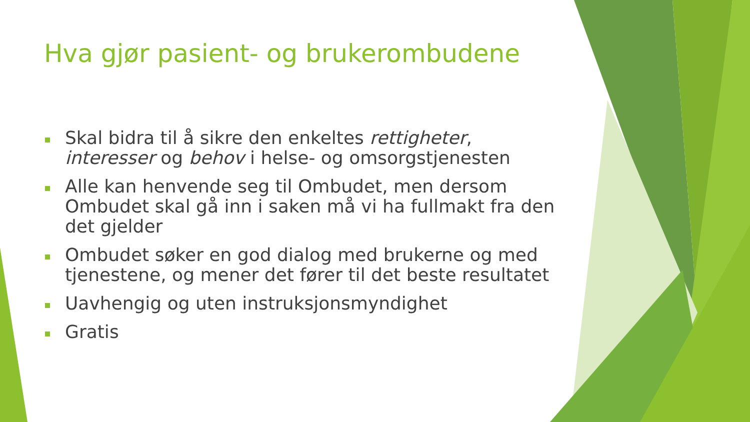Hva gjør pasient- og brukerombudene
Skal bidra til å sikre den enkeltes rettigheter, interesser og behov i helse- og omsorgstjenesten
Alle kan henvende seg til Ombudet, men dersom Ombudet skal gå inn i saken må vi ha fullmakt fra den det gjelder
Ombudet søker en god dialog med brukerne og med tjenestene, og mener det fører til det beste resultatet
Uavhengig og uten instruksjonsmyndighet
Gratis